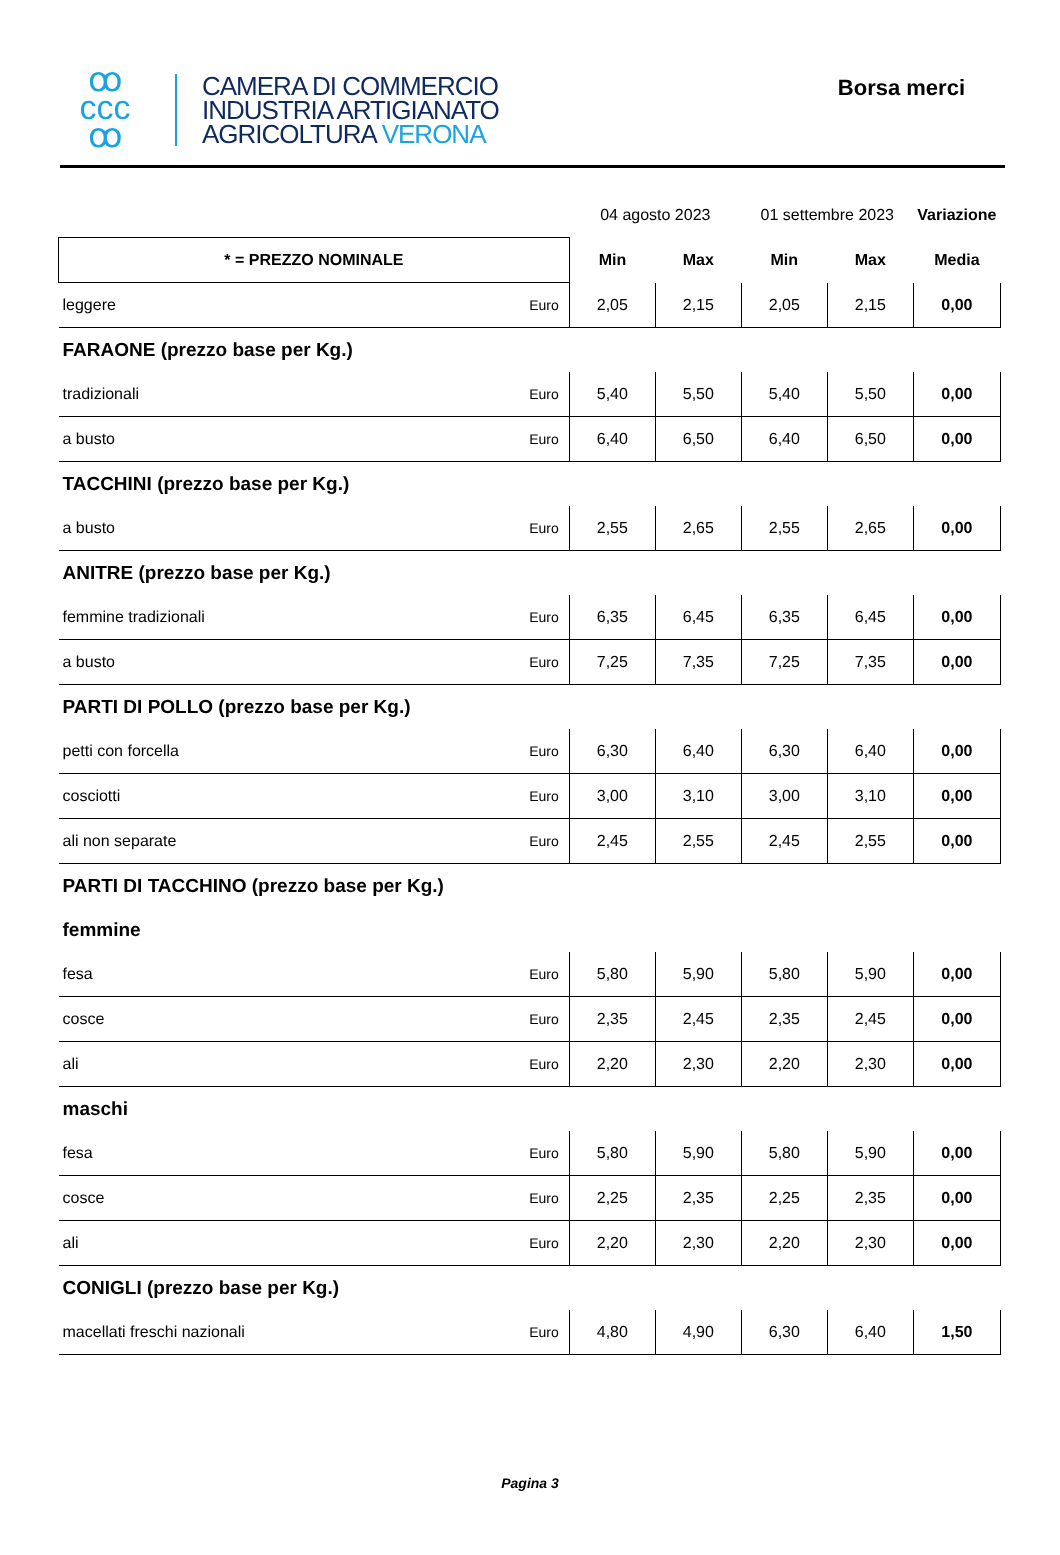ꝏ
ccc
ꝏ
CAMERA DI COMMERCIO
INDUSTRIA ARTIGIANATO
AGRICOLTURA VERONA
Borsa merci
| | | 04 agosto 2023 | | 01 settembre 2023 | | Variazione |
| * = PREZZO NOMINALE | | Min | Max | Min | Max | Media |
| leggere | Euro | 2,05 | 2,15 | 2,05 | 2,15 | 0,00 |
| FARAONE (prezzo base per Kg.) | | | | | | |
| tradizionali | Euro | 5,40 | 5,50 | 5,40 | 5,50 | 0,00 |
| a busto | Euro | 6,40 | 6,50 | 6,40 | 6,50 | 0,00 |
| TACCHINI (prezzo base per Kg.) | | | | | | |
| a busto | Euro | 2,55 | 2,65 | 2,55 | 2,65 | 0,00 |
| ANITRE (prezzo base per Kg.) | | | | | | |
| femmine tradizionali | Euro | 6,35 | 6,45 | 6,35 | 6,45 | 0,00 |
| a busto | Euro | 7,25 | 7,35 | 7,25 | 7,35 | 0,00 |
| PARTI DI POLLO (prezzo base per Kg.) | | | | | | |
| petti con forcella | Euro | 6,30 | 6,40 | 6,30 | 6,40 | 0,00 |
| cosciotti | Euro | 3,00 | 3,10 | 3,00 | 3,10 | 0,00 |
| ali non separate | Euro | 2,45 | 2,55 | 2,45 | 2,55 | 0,00 |
| PARTI DI TACCHINO (prezzo base per Kg.) | | | | | | |
| femmine | | | | | | |
| fesa | Euro | 5,80 | 5,90 | 5,80 | 5,90 | 0,00 |
| cosce | Euro | 2,35 | 2,45 | 2,35 | 2,45 | 0,00 |
| ali | Euro | 2,20 | 2,30 | 2,20 | 2,30 | 0,00 |
| maschi | | | | | | |
| fesa | Euro | 5,80 | 5,90 | 5,80 | 5,90 | 0,00 |
| cosce | Euro | 2,25 | 2,35 | 2,25 | 2,35 | 0,00 |
| ali | Euro | 2,20 | 2,30 | 2,20 | 2,30 | 0,00 |
| CONIGLI (prezzo base per Kg.) | | | | | | |
| macellati freschi nazionali | Euro | 4,80 | 4,90 | 6,30 | 6,40 | 1,50 |
Pagina 3